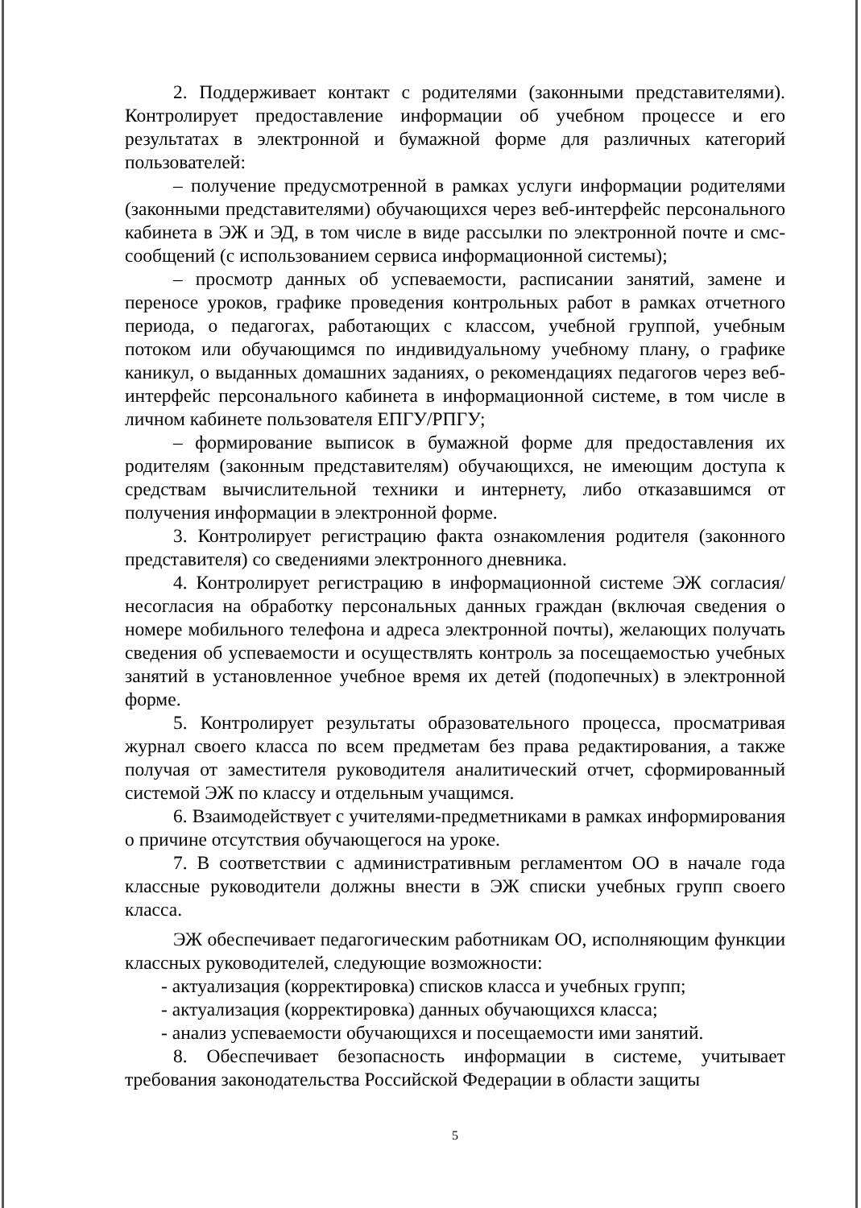2. Поддерживает контакт с родителями (законными представителями). Контролирует предоставление информации об учебном процессе и его результатах в электронной и бумажной форме для различных категорий пользователей:
– получение предусмотренной в рамках услуги информации родителями (законными представителями) обучающихся через веб-интерфейс персонального кабинета в ЭЖ и ЭД, в том числе в виде рассылки по электронной почте и смс-сообщений (с использованием сервиса информационной системы);
– просмотр данных об успеваемости, расписании занятий, замене и переносе уроков, графике проведения контрольных работ в рамках отчетного периода, о педагогах, работающих с классом, учебной группой, учебным потоком или обучающимся по индивидуальному учебному плану, о графике каникул, о выданных домашних заданиях, о рекомендациях педагогов через веб-интерфейс персонального кабинета в информационной системе, в том числе в личном кабинете пользователя ЕПГУ/РПГУ;
– формирование выписок в бумажной форме для предоставления их родителям (законным представителям) обучающихся, не имеющим доступа к средствам вычислительной техники и интернету, либо отказавшимся от получения информации в электронной форме.
3. Контролирует регистрацию факта ознакомления родителя (законного представителя) со сведениями электронного дневника.
4. Контролирует регистрацию в информационной системе ЭЖ согласия/несогласия на обработку персональных данных граждан (включая сведения о номере мобильного телефона и адреса электронной почты), желающих получать сведения об успеваемости и осуществлять контроль за посещаемостью учебных занятий в установленное учебное время их детей (подопечных) в электронной форме.
5. Контролирует результаты образовательного процесса, просматривая журнал своего класса по всем предметам без права редактирования, а также получая от заместителя руководителя аналитический отчет, сформированный системой ЭЖ по классу и отдельным учащимся.
6. Взаимодействует с учителями-предметниками в рамках информирования о причине отсутствия обучающегося на уроке.
7. В соответствии с административным регламентом ОО в начале года классные руководители должны внести в ЭЖ списки учебных групп своего класса.
ЭЖ обеспечивает педагогическим работникам ОО, исполняющим функции классных руководителей, следующие возможности:
- актуализация (корректировка) списков класса и учебных групп;
- актуализация (корректировка) данных обучающихся класса;
- анализ успеваемости обучающихся и посещаемости ими занятий.
8. Обеспечивает безопасность информации в системе, учитывает требования законодательства Российской Федерации в области защиты
5